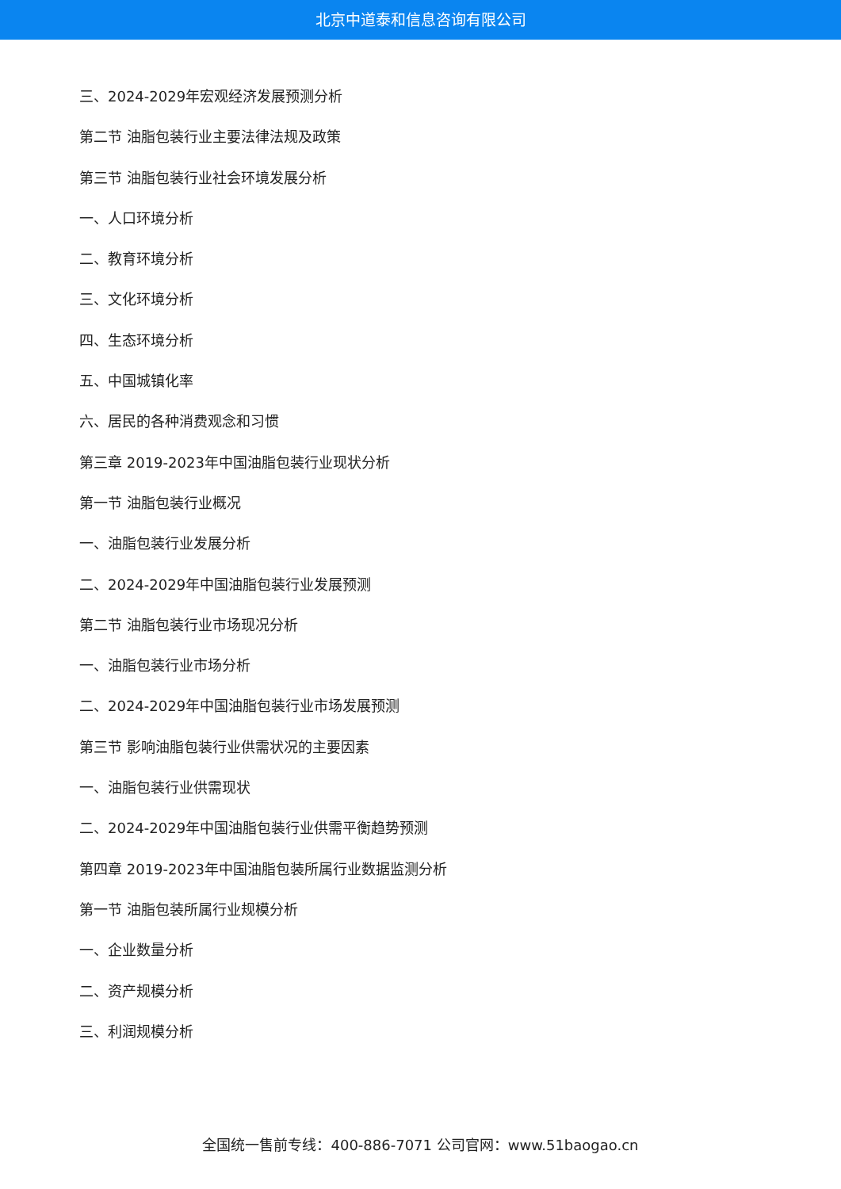北京中道泰和信息咨询有限公司
三、2024-2029年宏观经济发展预测分析
第二节 油脂包装行业主要法律法规及政策
第三节 油脂包装行业社会环境发展分析
一、人口环境分析
二、教育环境分析
三、文化环境分析
四、生态环境分析
五、中国城镇化率
六、居民的各种消费观念和习惯
第三章 2019-2023年中国油脂包装行业现状分析
第一节 油脂包装行业概况
一、油脂包装行业发展分析
二、2024-2029年中国油脂包装行业发展预测
第二节 油脂包装行业市场现况分析
一、油脂包装行业市场分析
二、2024-2029年中国油脂包装行业市场发展预测
第三节 影响油脂包装行业供需状况的主要因素
一、油脂包装行业供需现状
二、2024-2029年中国油脂包装行业供需平衡趋势预测
第四章 2019-2023年中国油脂包装所属行业数据监测分析
第一节 油脂包装所属行业规模分析
一、企业数量分析
二、资产规模分析
三、利润规模分析
全国统一售前专线：400-886-7071 公司官网：www.51baogao.cn